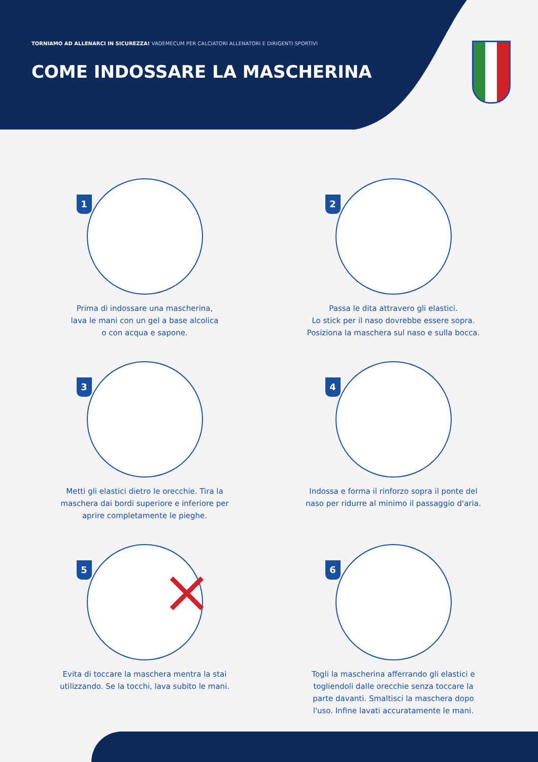TORNIAMO AD ALLENARCI IN SICUREZZA! VADEMECUM PER CALCIATORI ALLENATORI E DIRIGENTI SPORTIVI
COME INDOSSARE LA MASCHERINA
1
Prima di indossare una mascherina,
lava le mani con un gel a base alcolica
o con acqua e sapone.
2
Passa le dita attravero gli elastici.
Lo stick per il naso dovrebbe essere sopra.
Posiziona la maschera sul naso e sulla bocca.
3
Metti gli elastici dietro le orecchie. Tira la
maschera dai bordi superiore e inferiore per
aprire completamente le pieghe.
4
Indossa e forma il rinforzo sopra il ponte del
naso per ridurre al minimo il passaggio d'aria.
5
Evita di toccare la maschera mentra la stai
utilizzando. Se la tocchi, lava subito le mani.
6
Togli la mascherina afferrando gli elastici e
togliendoli dalle orecchie senza toccare la
parte davanti. Smaltisci la maschera dopo
l'uso. Infine lavati accuratamente le mani.